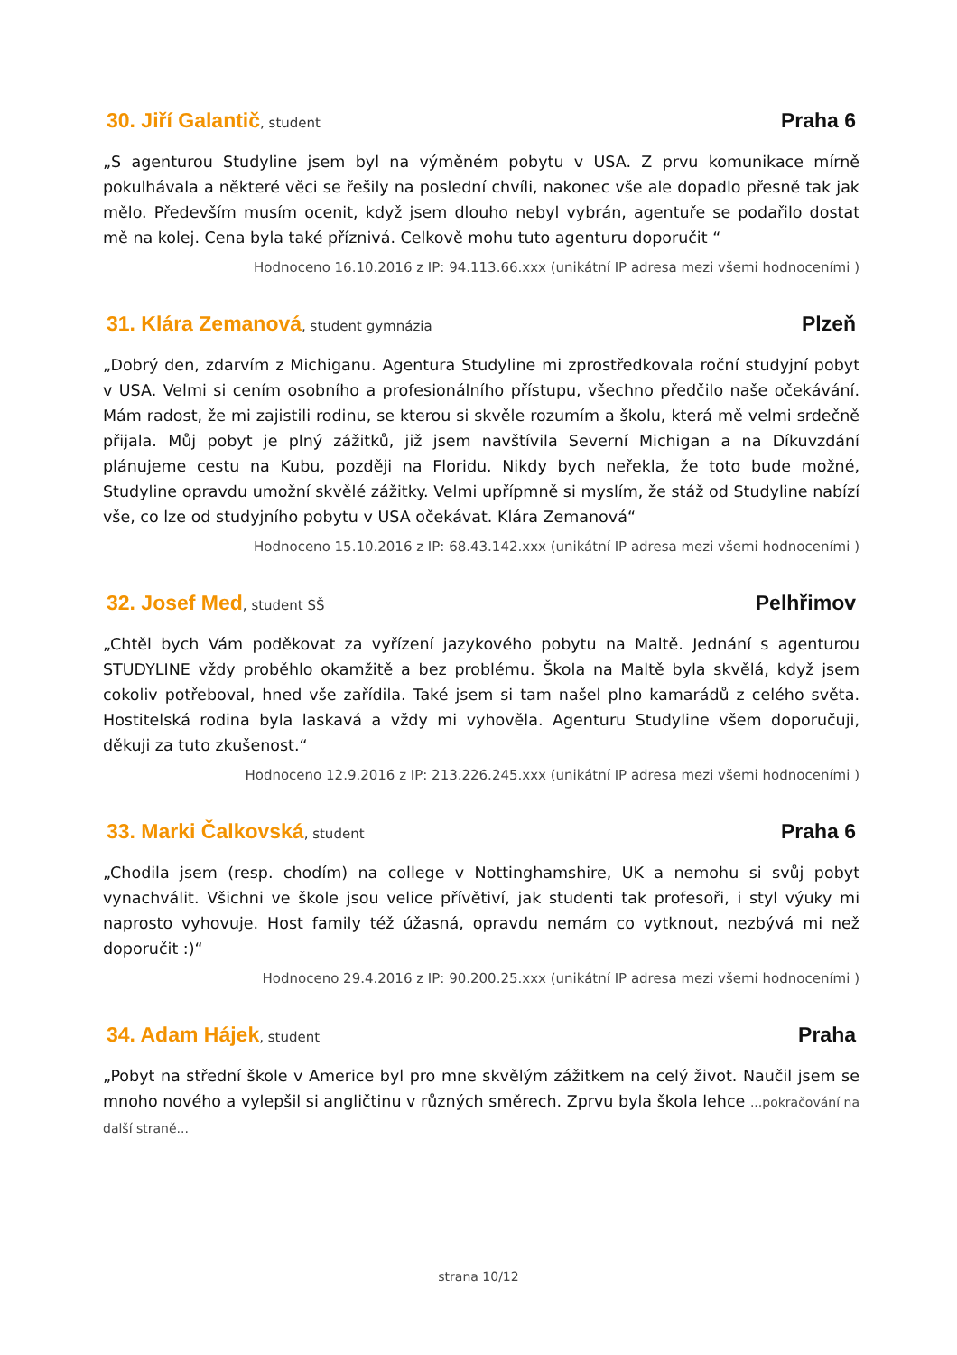30. Jiří Galantič, student
Praha 6
„S agenturou Studyline jsem byl na výměném pobytu v USA. Z prvu komunikace mírně pokulhávala a některé věci se řešily na poslední chvíli, nakonec vše ale dopadlo přesně tak jak mělo. Především musím ocenit, když jsem dlouho nebyl vybrán, agentuře se podařilo dostat mě na kolej. Cena byla také příznivá. Celkově mohu tuto agenturu doporučit “
Hodnoceno 16.10.2016 z IP: 94.113.66.xxx (unikátní IP adresa mezi všemi hodnoceními )
31. Klára Zemanová, student gymnázia
Plzeň
„Dobrý den, zdarvím z Michiganu. Agentura Studyline mi zprostředkovala roční studyjní pobyt v USA. Velmi si cením osobního a profesionálního přístupu, všechno předčilo naše očekávání. Mám radost, že mi zajistili rodinu, se kterou si skvěle rozumím a školu, která mě velmi srdečně přijala. Můj pobyt je plný zážitků, již jsem navštívila Severní Michigan a na Díkuvzdání plánujeme cestu na Kubu, později na Floridu. Nikdy bych neřekla, že toto bude možné, Studyline opravdu umožní skvělé zážitky. Velmi upřípmně si myslím, že stáž od Studyline nabízí vše, co lze od studyjního pobytu v USA očekávat. Klára Zemanová“
Hodnoceno 15.10.2016 z IP: 68.43.142.xxx (unikátní IP adresa mezi všemi hodnoceními )
32. Josef Med, student SŠ
Pelhřimov
„Chtěl bych Vám poděkovat za vyřízení jazykového pobytu na Maltě. Jednání s agenturou STUDYLINE vždy proběhlo okamžitě a bez problému. Škola na Maltě byla skvělá, když jsem cokoliv potřeboval, hned vše zařídila. Také jsem si tam našel plno kamarádů z celého světa. Hostitelská rodina byla laskavá a vždy mi vyhověla. Agenturu Studyline všem doporučuji, děkuji za tuto zkušenost.“
Hodnoceno 12.9.2016 z IP: 213.226.245.xxx (unikátní IP adresa mezi všemi hodnoceními )
33. Marki Čalkovská, student
Praha 6
„Chodila jsem (resp. chodím) na college v Nottinghamshire, UK a nemohu si svůj pobyt vynachválit. Všichni ve škole jsou velice přívětiví, jak studenti tak profesoři, i styl výuky mi naprosto vyhovuje. Host family též úžasná, opravdu nemám co vytknout, nezbývá mi než doporučit :)“
Hodnoceno 29.4.2016 z IP: 90.200.25.xxx (unikátní IP adresa mezi všemi hodnoceními )
34. Adam Hájek, student
Praha
„Pobyt na střední škole v Americe byl pro mne skvělým zážitkem na celý život. Naučil jsem se mnoho nového a vylepšil si angličtinu v různých směrech. Zprvu byla škola lehce ...pokračování na další straně...
strana 10/12